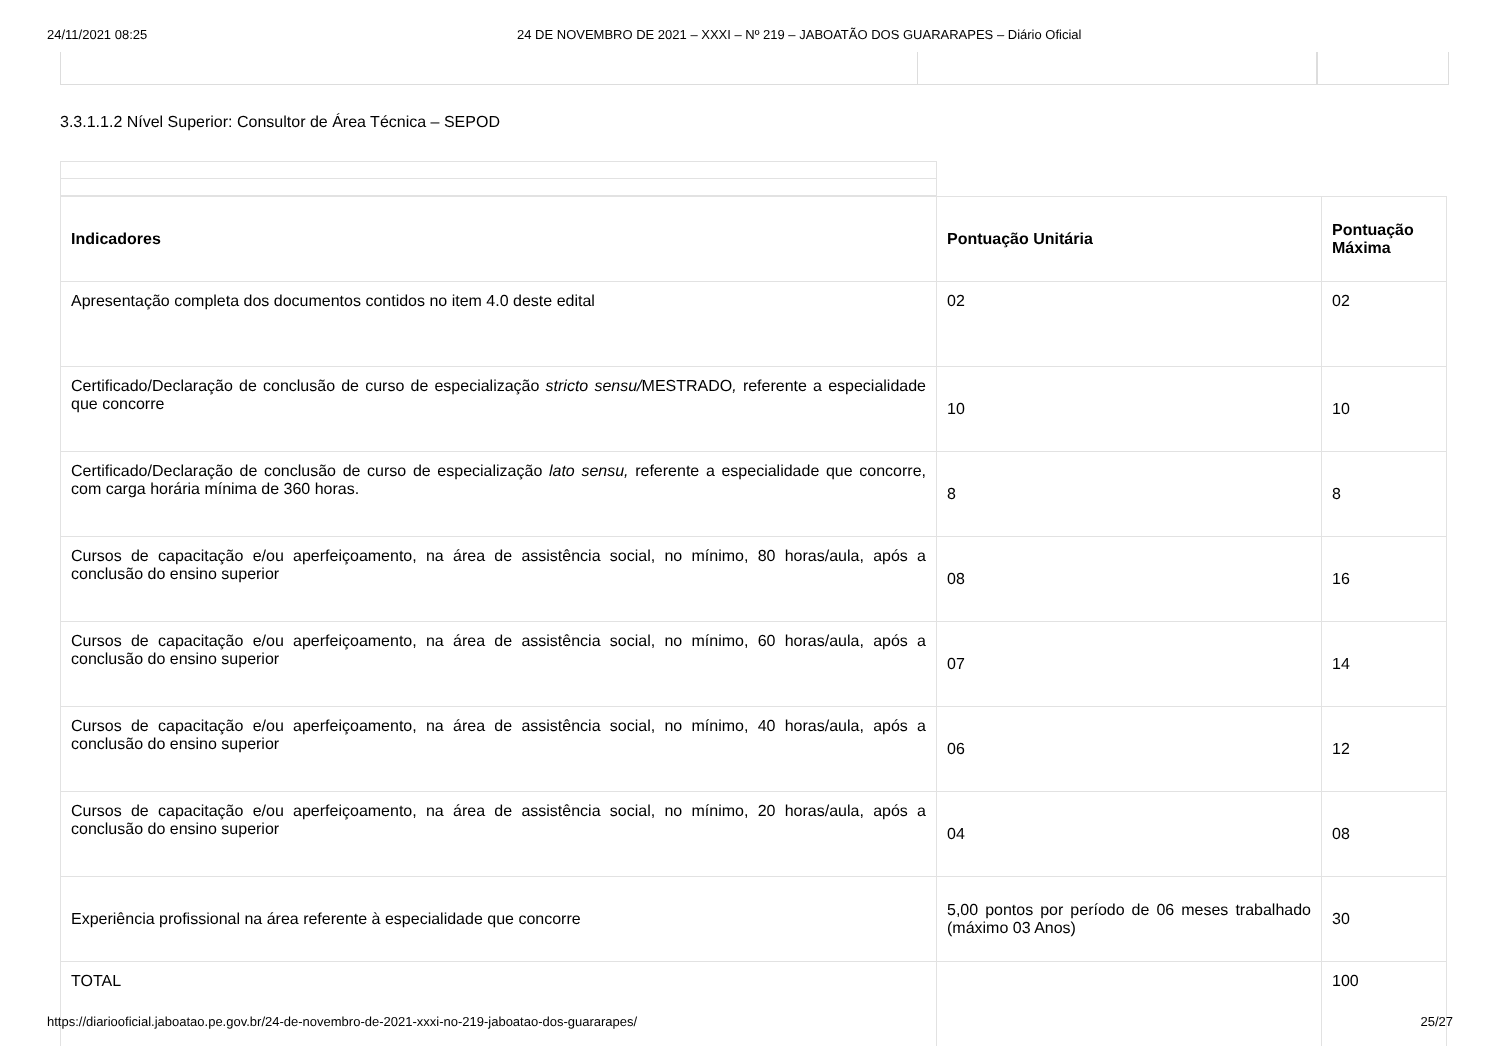24/11/2021 08:25 24 DE NOVEMBRO DE 2021 – XXXI – Nº 219 – JABOATÃO DOS GUARARAPES – Diário Oficial
3.3.1.1.2 Nível Superior: Consultor de Área Técnica – SEPOD
| Indicadores | Pontuação Unitária | Pontuação Máxima |
| --- | --- | --- |
| Apresentação completa dos documentos contidos no item 4.0 deste edital | 02 | 02 |
| Certificado/Declaração de conclusão de curso de especialização stricto sensu/ MESTRADO , referente a especialidade que concorre | 10 | 10 |
| Certificado/Declaração de conclusão de curso de especialização lato sensu, referente a especialidade que concorre, com carga horária mínima de 360 horas. | 8 | 8 |
| Cursos de capacitação e/ou aperfeiçoamento, na área de assistência social, no mínimo, 80 horas/aula, após a conclusão do ensino superior | 08 | 16 |
| Cursos de capacitação e/ou aperfeiçoamento, na área de assistência social, no mínimo, 60 horas/aula, após a conclusão do ensino superior | 07 | 14 |
| Cursos de capacitação e/ou aperfeiçoamento, na área de assistência social, no mínimo, 40 horas/aula, após a conclusão do ensino superior | 06 | 12 |
| Cursos de capacitação e/ou aperfeiçoamento, na área de assistência social, no mínimo, 20 horas/aula, após a conclusão do ensino superior | 04 | 08 |
| Experiência profissional na área referente à especialidade que concorre | 5,00 pontos por período de 06 meses trabalhado (máximo 03 Anos) | 30 |
| TOTAL | | 100 |
https://diariooficial.jaboatao.pe.gov.br/24-de-novembro-de-2021-xxxi-no-219-jaboatao-dos-guararapes/ 25/27